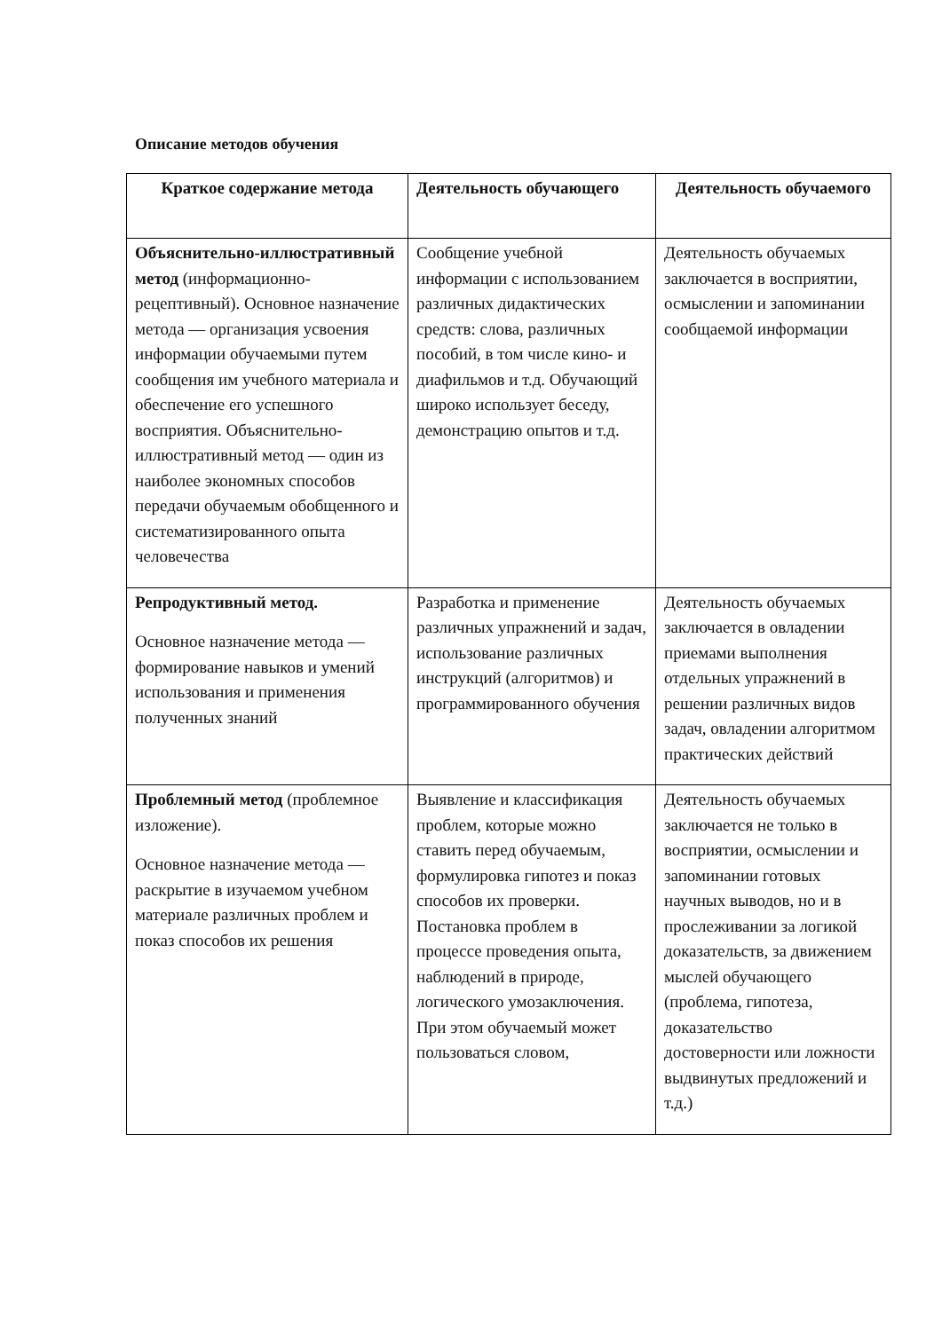Описание методов обучения
| Краткое содержание метода | Деятельность обучающего | Деятельность обучаемого |
| --- | --- | --- |
| Объяснительно-иллюстративный метод (информационно-рецептивный). Основное назначение метода — организация усвоения информации обучаемыми путем сообщения им учебного материала и обеспечение его успешного восприятия. Объяснительно-иллюстративный метод — один из наиболее экономных способов передачи обучаемым обобщенного и систематизированного опыта человечества | Сообщение учебной информации с использованием различных дидактических средств: слова, различных пособий, в том числе кино- и диафильмов и т.д. Обучающий широко использует беседу, демонстрацию опытов и т.д. | Деятельность обучаемых заключается в восприятии, осмыслении и запоминании сообщаемой информации |
| Репродуктивный метод. Основное назначение метода — формирование навыков и умений использования и применения полученных знаний | Разработка и применение различных упражнений и задач, использование различных инструкций (алгоритмов) и программированного обучения | Деятельность обучаемых заключается в овладении приемами выполнения отдельных упражнений в решении различных видов задач, овладении алгоритмом практических действий |
| Проблемный метод (проблемное изложение). Основное назначение метода — раскрытие в изучаемом учебном материале различных проблем и показ способов их решения | Выявление и классификация проблем, которые можно ставить перед обучаемым, формулировка гипотез и показ способов их проверки. Постановка проблем в процессе проведения опыта, наблюдений в природе, логического умозаключения. При этом обучаемый может пользоваться словом, | Деятельность обучаемых заключается не только в восприятии, осмыслении и запоминании готовых научных выводов, но и в прослеживании за логикой доказательств, за движением мыслей обучающего (проблема, гипотеза, доказательство достоверности или ложности выдвинутых предложений и т.д.) |